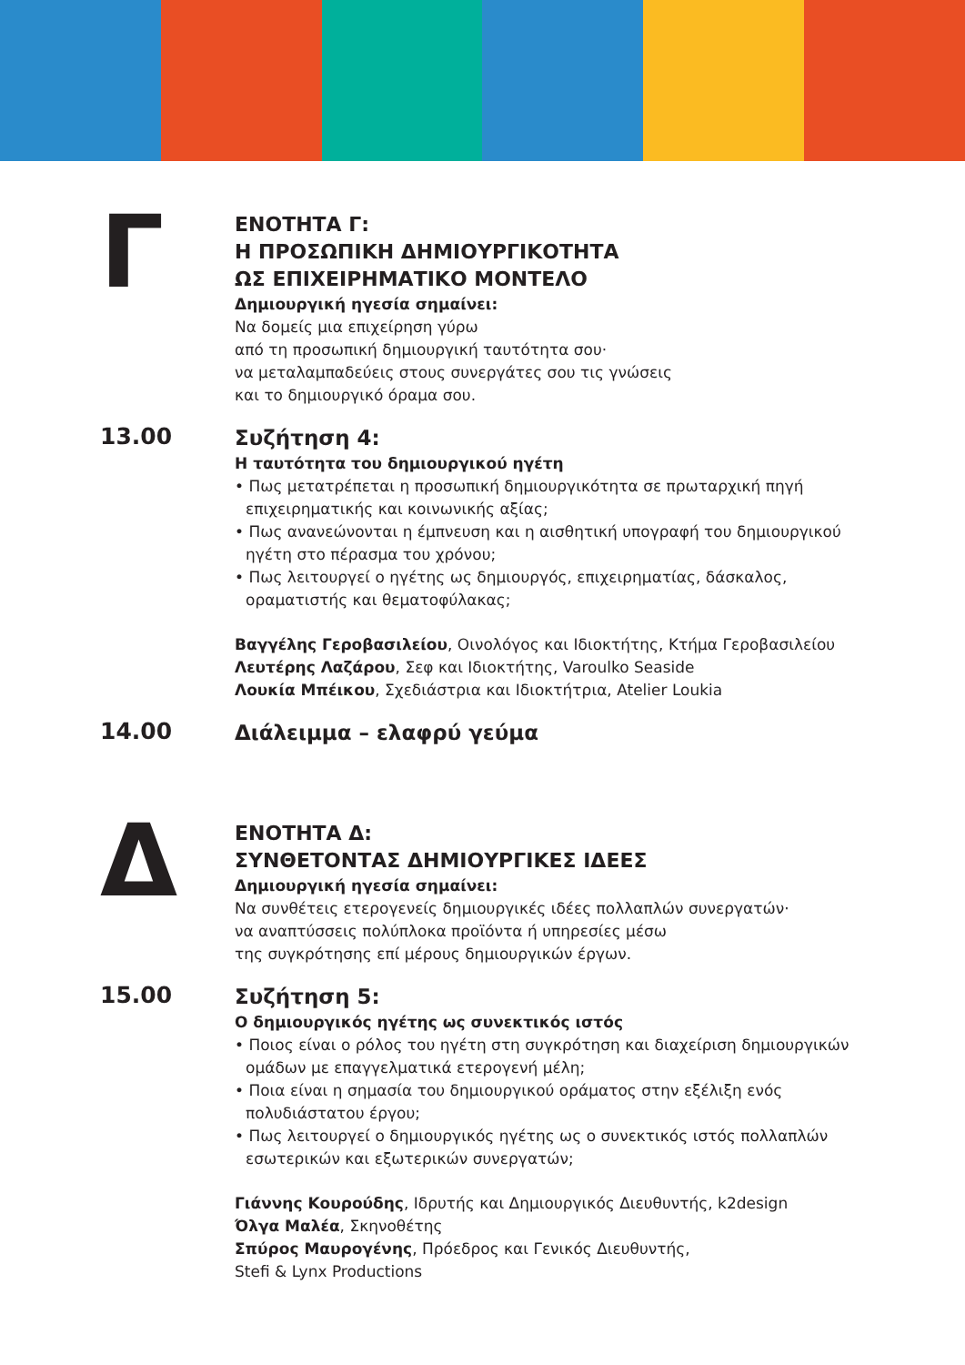Γ
ΕΝΟΤΗΤΑ Γ:
Η ΠΡΟΣΩΠΙΚΗ ΔΗΜΙΟΥΡΓΙΚΟΤΗΤΑ
ΩΣ ΕΠΙΧΕΙΡΗΜΑΤΙΚΟ ΜΟΝΤΕΛΟ
Δημιουργική ηγεσία σημαίνει:
Να δομείς μια επιχείρηση γύρω
από τη προσωπική δημιουργική ταυτότητα σου·
να μεταλαμπαδεύεις στους συνεργάτες σου τις γνώσεις
και το δημιουργικό όραμα σου.
13.00
Συζήτηση 4:
Η ταυτότητα του δημιουργικού ηγέτη
• Πως μετατρέπεται η προσωπική δημιουργικότητα σε πρωταρχική πηγή επιχειρηματικής και κοινωνικής αξίας;
• Πως ανανεώνονται η έμπνευση και η αισθητική υπογραφή του δημιουργικού ηγέτη στο πέρασμα του χρόνου;
• Πως λειτουργεί ο ηγέτης ως δημιουργός, επιχειρηματίας, δάσκαλος, οραματιστής και θεματοφύλακας;
Βαγγέλης Γεροβασιλείου, Οινολόγος και Ιδιοκτήτης, Κτήμα Γεροβασιλείου
Λευτέρης Λαζάρου, Σεφ και Ιδιοκτήτης, Varoulko Seaside
Λουκία Μπέικου, Σχεδιάστρια και Ιδιοκτήτρια, Atelier Loukia
14.00
Διάλειμμα – ελαφρύ γεύμα
Δ
ΕΝΟΤΗΤΑ Δ:
ΣΥΝΘΕΤΟΝΤΑΣ ΔΗΜΙΟΥΡΓΙΚΕΣ ΙΔΕΕΣ
Δημιουργική ηγεσία σημαίνει:
Να συνθέτεις ετερογενείς δημιουργικές ιδέες πολλαπλών συνεργατών·
να αναπτύσσεις πολύπλοκα προϊόντα ή υπηρεσίες μέσω
της συγκρότησης επί μέρους δημιουργικών έργων.
15.00
Συζήτηση 5:
Ο δημιουργικός ηγέτης ως συνεκτικός ιστός
• Ποιος είναι ο ρόλος του ηγέτη στη συγκρότηση και διαχείριση δημιουργικών ομάδων με επαγγελματικά ετερογενή μέλη;
• Ποια είναι η σημασία του δημιουργικού οράματος στην εξέλιξη ενός πολυδιάστατου έργου;
• Πως λειτουργεί ο δημιουργικός ηγέτης ως ο συνεκτικός ιστός πολλαπλών εσωτερικών και εξωτερικών συνεργατών;
Γιάννης Κουρούδης, Ιδρυτής και Δημιουργικός Διευθυντής, k2design
Όλγα Μαλέα, Σκηνοθέτης
Σπύρος Μαυρογένης, Πρόεδρος και Γενικός Διευθυντής,
Stefi & Lynx Productions